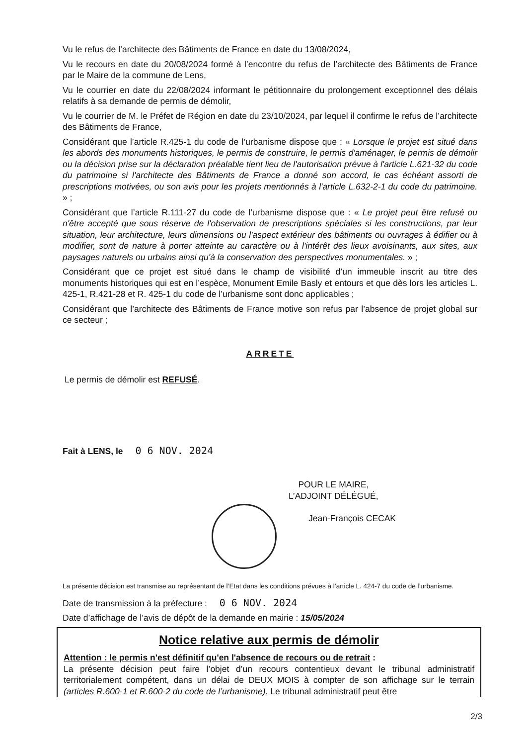Vu le refus de l’architecte des Bâtiments de France en date du 13/08/2024,
Vu le recours en date du 20/08/2024 formé à l’encontre du refus de l’architecte des Bâtiments de France par le Maire de la commune de Lens,
Vu le courrier en date du 22/08/2024 informant le pétitionnaire du prolongement exceptionnel des délais relatifs à sa demande de permis de démolir,
Vu le courrier de M. le Préfet de Région en date du 23/10/2024, par lequel il confirme le refus de l’architecte des Bâtiments de France,
Considérant que l’article R.425-1 du code de l’urbanisme dispose que : « Lorsque le projet est situé dans les abords des monuments historiques, le permis de construire, le permis d'aménager, le permis de démolir ou la décision prise sur la déclaration préalable tient lieu de l'autorisation prévue à l'article L.621-32 du code du patrimoine si l'architecte des Bâtiments de France a donné son accord, le cas échéant assorti de prescriptions motivées, ou son avis pour les projets mentionnés à l'article L.632-2-1 du code du patrimoine. » ;
Considérant que l’article R.111-27 du code de l’urbanisme dispose que : « Le projet peut être refusé ou n'être accepté que sous réserve de l'observation de prescriptions spéciales si les constructions, par leur situation, leur architecture, leurs dimensions ou l'aspect extérieur des bâtiments ou ouvrages à édifier ou à modifier, sont de nature à porter atteinte au caractère ou à l'intérêt des lieux avoisinants, aux sites, aux paysages naturels ou urbains ainsi qu'à la conservation des perspectives monumentales. » ;
Considérant que ce projet est situé dans le champ de visibilité d’un immeuble inscrit au titre des monuments historiques qui est en l’espèce, Monument Emile Basly et entours et que dès lors les articles L. 425-1, R.421-28 et R. 425-1 du code de l’urbanisme sont donc applicables ;
Considérant que l’architecte des Bâtiments de France motive son refus par l’absence de projet global sur ce secteur ;
ARRETE
Le permis de démolir est REFUSÉ.
Fait à LENS, le 0 6 NOV. 2024
POUR LE MAIRE,
L’ADJOINT DÉLÉGUÉ,
Jean-François CECAK
La présente décision est transmise au représentant de l’Etat dans les conditions prévues à l’article L. 424-7 du code de l’urbanisme.
Date de transmission à la préfecture : 0 6 NOV. 2024
Date d’affichage de l’avis de dépôt de la demande en mairie : 15/05/2024
Notice relative aux permis de démolir
Attention : le permis n'est définitif qu'en l'absence de recours ou de retrait :
La présente décision peut faire l’objet d’un recours contentieux devant le tribunal administratif territorialement compétent, dans un délai de DEUX MOIS à compter de son affichage sur le terrain (articles R.600-1 et R.600-2 du code de l’urbanisme). Le tribunal administratif peut être
2/3